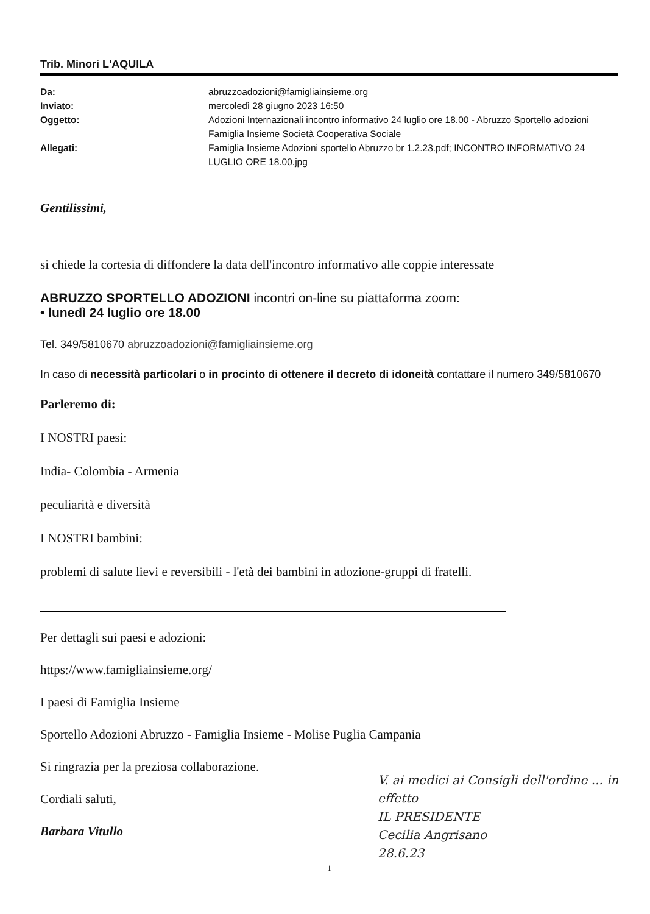Trib. Minori L'AQUILA
| Da: | abruzzoadozioni@famigliainsieme.org |
| Inviato: | mercoledì 28 giugno 2023 16:50 |
| Oggetto: | Adozioni Internazionali incontro informativo 24 luglio ore 18.00 - Abruzzo Sportello adozioni Famiglia Insieme Società Cooperativa Sociale |
| Allegati: | Famiglia Insieme Adozioni sportello Abruzzo br 1.2.23.pdf; INCONTRO INFORMATIVO 24 LUGLIO ORE 18.00.jpg |
Gentilissimi,
si chiede la cortesia di diffondere la data dell'incontro informativo alle coppie interessate
ABRUZZO SPORTELLO ADOZIONI incontri on-line su piattaforma zoom:
• lunedì 24 luglio ore 18.00
Tel. 349/5810670 abruzzoadozioni@famigliainsieme.org
In caso di necessità particolari o in procinto di ottenere il decreto di idoneità contattare il numero 349/5810670
Parleremo di:
I NOSTRI paesi:
India- Colombia - Armenia
peculiarità e diversità
I NOSTRI bambini:
problemi di salute lievi e reversibili - l'età dei bambini in adozione-gruppi di fratelli.
Per dettagli sui paesi e adozioni:
https://www.famigliainsieme.org/
I paesi di Famiglia Insieme
Sportello Adozioni Abruzzo - Famiglia Insieme - Molise Puglia Campania
Si ringrazia per la preziosa collaborazione.
Cordiali saluti,
Barbara Vitullo
1
V. ai medici ai Consigli dell'ordine ... in effetto
IL PRESIDENTE
Cecilia Angrisano
28.6.23